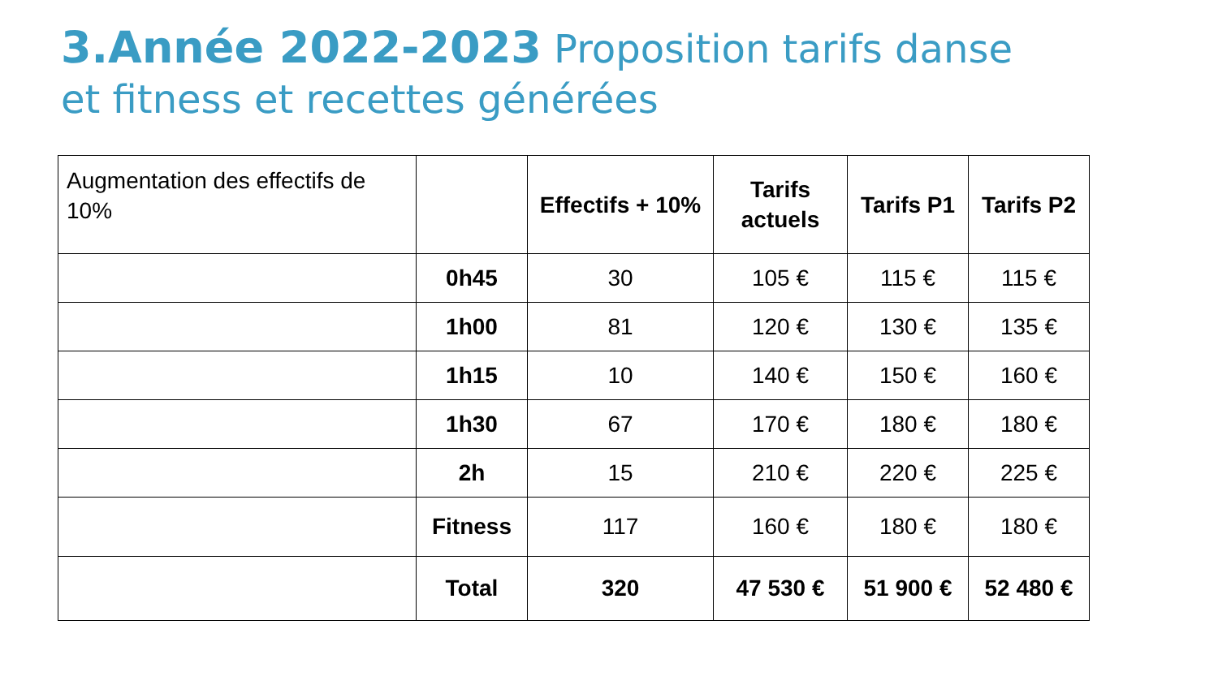3.Année 2022-2023 Proposition tarifs danse et fitness et recettes générées
| Augmentation des effectifs de 10% | | Effectifs + 10% | Tarifs actuels | Tarifs P1 | Tarifs P2 |
| --- | --- | --- | --- | --- | --- |
| | 0h45 | 30 | 105 € | 115 € | 115 € |
| | 1h00 | 81 | 120 € | 130 € | 135 € |
| | 1h15 | 10 | 140 € | 150 € | 160 € |
| | 1h30 | 67 | 170 € | 180 € | 180 € |
| | 2h | 15 | 210 € | 220 € | 225 € |
| | Fitness | 117 | 160 € | 180 € | 180 € |
| | Total | 320 | 47 530 € | 51 900 € | 52 480 € |